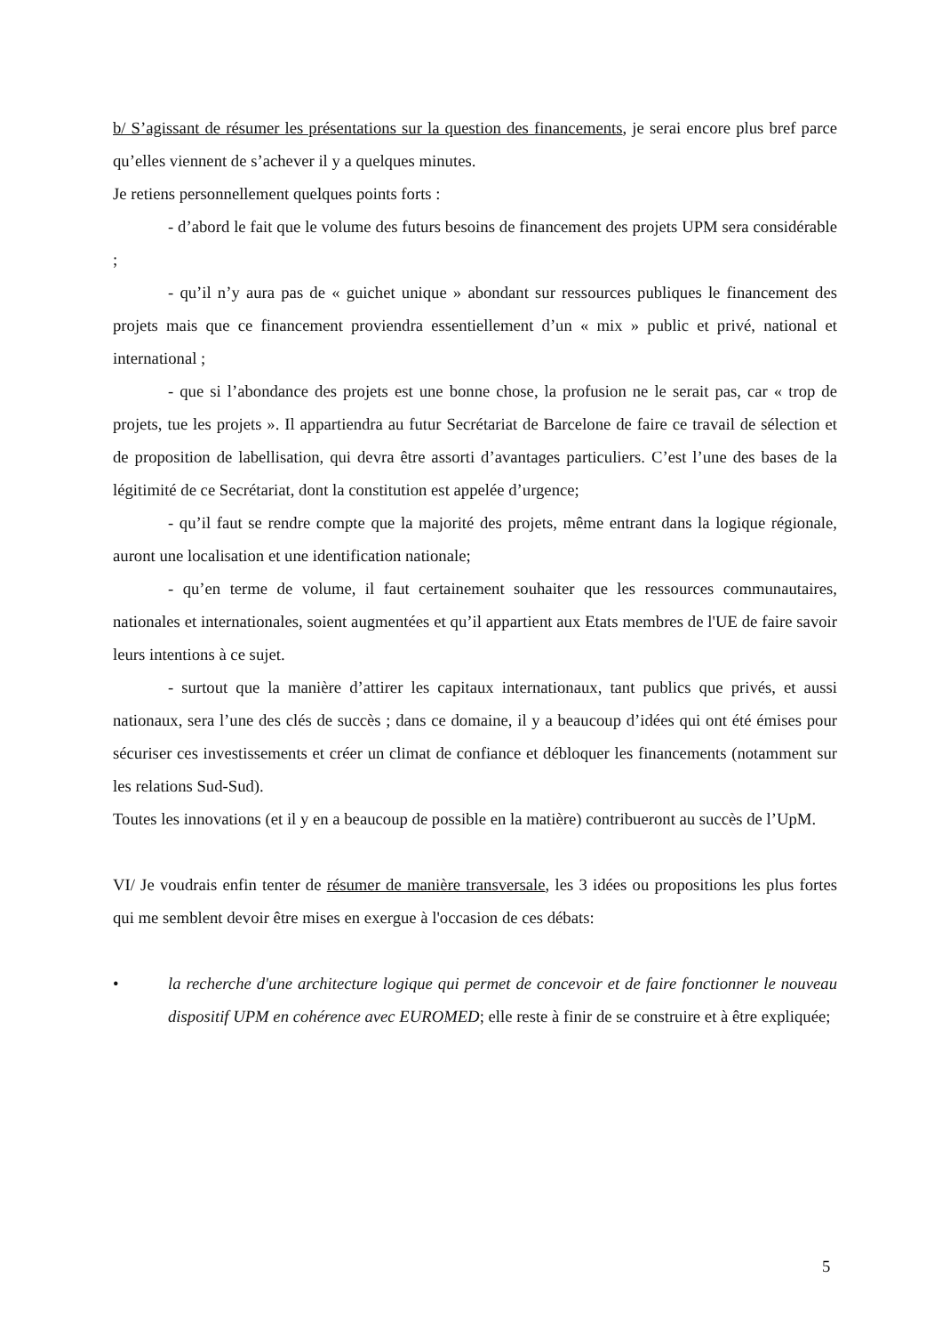b/ S’agissant de résumer les présentations sur la question des financements, je serai encore plus bref parce qu’elles viennent de s’achever il y a quelques minutes.
Je retiens personnellement quelques points forts :
- d’abord le fait que le volume des futurs besoins de financement des projets UPM sera considérable ;
- qu’il n’y aura pas de « guichet unique » abondant sur ressources publiques le financement des projets mais que ce financement proviendra essentiellement d’un « mix » public et privé, national et international ;
- que si l’abondance des projets est une bonne chose, la profusion ne le serait pas, car « trop de projets, tue les projets ». Il appartiendra au futur Secrétariat de Barcelone de faire ce travail de sélection et de proposition de labellisation, qui devra être assorti d’avantages particuliers. C’est l’une des bases de la légitimité de ce Secrétariat, dont la constitution est appelée d’urgence;
- qu’il faut se rendre compte que la majorité des projets, même entrant dans la logique régionale, auront une localisation et une identification nationale;
- qu’en terme de volume, il faut certainement souhaiter que les ressources communautaires, nationales et internationales, soient augmentées et qu’il appartient aux Etats membres de l'UE de faire savoir leurs intentions à ce sujet.
- surtout que la manière d’attirer les capitaux internationaux, tant publics que privés, et aussi nationaux, sera l’une des clés de succès ; dans ce domaine, il y a beaucoup d’idées qui ont été émises pour sécuriser ces investissements et créer un climat de confiance et débloquer les financements (notamment sur les relations Sud-Sud).
Toutes les innovations (et il y en a beaucoup de possible en la matière) contribueront au succès de l’UpM.
VI/ Je voudrais enfin tenter de résumer de manière transversale, les 3 idées ou propositions les plus fortes qui me semblent devoir être mises en exergue à l'occasion de ces débats:
• la recherche d'une architecture logique qui permet de concevoir et de faire fonctionner le nouveau dispositif UPM en cohérence avec EUROMED; elle reste à finir de se construire et à être expliquée;
5